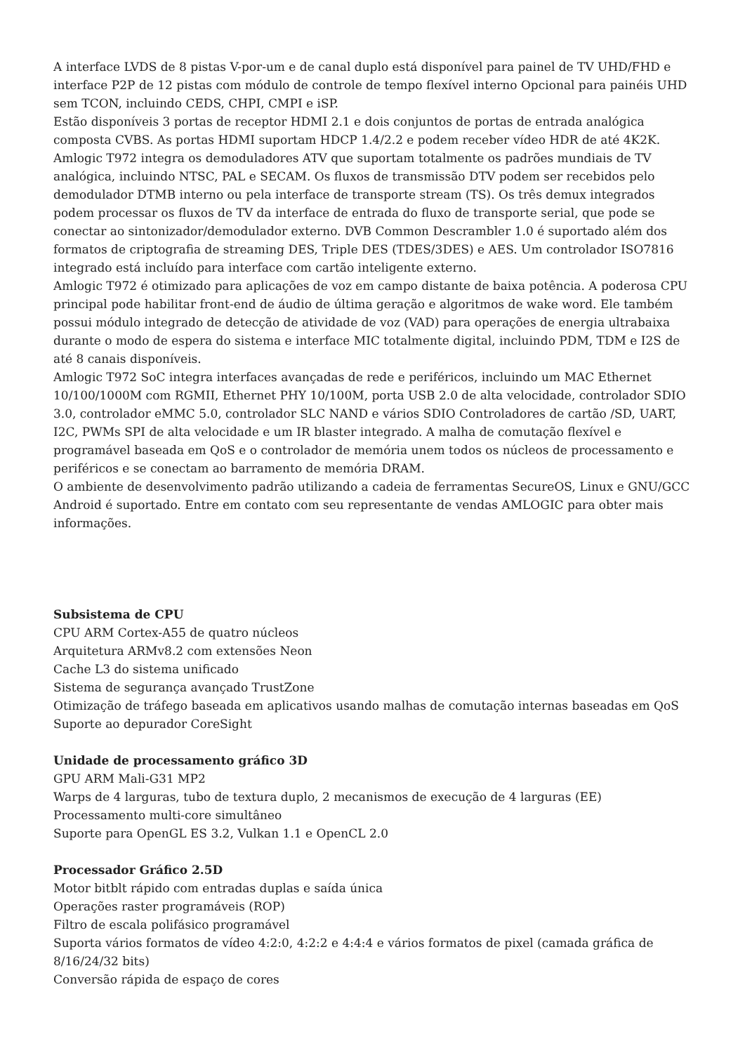A interface LVDS de 8 pistas V-por-um e de canal duplo está disponível para painel de TV UHD/FHD e interface P2P de 12 pistas com módulo de controle de tempo flexível interno Opcional para painéis UHD sem TCON, incluindo CEDS, CHPI, CMPI e iSP.
Estão disponíveis 3 portas de receptor HDMI 2.1 e dois conjuntos de portas de entrada analógica composta CVBS. As portas HDMI suportam HDCP 1.4/2.2 e podem receber vídeo HDR de até 4K2K.
Amlogic T972 integra os demoduladores ATV que suportam totalmente os padrões mundiais de TV analógica, incluindo NTSC, PAL e SECAM. Os fluxos de transmissão DTV podem ser recebidos pelo demodulador DTMB interno ou pela interface de transporte stream (TS). Os três demux integrados podem processar os fluxos de TV da interface de entrada do fluxo de transporte serial, que pode se conectar ao sintonizador/demodulador externo. DVB Common Descrambler 1.0 é suportado além dos formatos de criptografia de streaming DES, Triple DES (TDES/3DES) e AES. Um controlador ISO7816 integrado está incluído para interface com cartão inteligente externo.
Amlogic T972 é otimizado para aplicações de voz em campo distante de baixa potência. A poderosa CPU principal pode habilitar front-end de áudio de última geração e algoritmos de wake word. Ele também possui módulo integrado de detecção de atividade de voz (VAD) para operações de energia ultrabaixa durante o modo de espera do sistema e interface MIC totalmente digital, incluindo PDM, TDM e I2S de até 8 canais disponíveis.
Amlogic T972 SoC integra interfaces avançadas de rede e periféricos, incluindo um MAC Ethernet 10/100/1000M com RGMII, Ethernet PHY 10/100M, porta USB 2.0 de alta velocidade, controlador SDIO 3.0, controlador eMMC 5.0, controlador SLC NAND e vários SDIO Controladores de cartão /SD, UART, I2C, PWMs SPI de alta velocidade e um IR blaster integrado. A malha de comutação flexível e programável baseada em QoS e o controlador de memória unem todos os núcleos de processamento e periféricos e se conectam ao barramento de memória DRAM.
O ambiente de desenvolvimento padrão utilizando a cadeia de ferramentas SecureOS, Linux e GNU/GCC Android é suportado. Entre em contato com seu representante de vendas AMLOGIC para obter mais informações.
Subsistema de CPU
CPU ARM Cortex-A55 de quatro núcleos
Arquitetura ARMv8.2 com extensões Neon
Cache L3 do sistema unificado
Sistema de segurança avançado TrustZone
Otimização de tráfego baseada em aplicativos usando malhas de comutação internas baseadas em QoS
Suporte ao depurador CoreSight
Unidade de processamento gráfico 3D
GPU ARM Mali-G31 MP2
Warps de 4 larguras, tubo de textura duplo, 2 mecanismos de execução de 4 larguras (EE)
Processamento multi-core simultâneo
Suporte para OpenGL ES 3.2, Vulkan 1.1 e OpenCL 2.0
Processador Gráfico 2.5D
Motor bitblt rápido com entradas duplas e saída única
Operações raster programáveis (ROP)
Filtro de escala polifásico programável
Suporta vários formatos de vídeo 4:2:0, 4:2:2 e 4:4:4 e vários formatos de pixel (camada gráfica de 8/16/24/32 bits)
Conversão rápida de espaço de cores